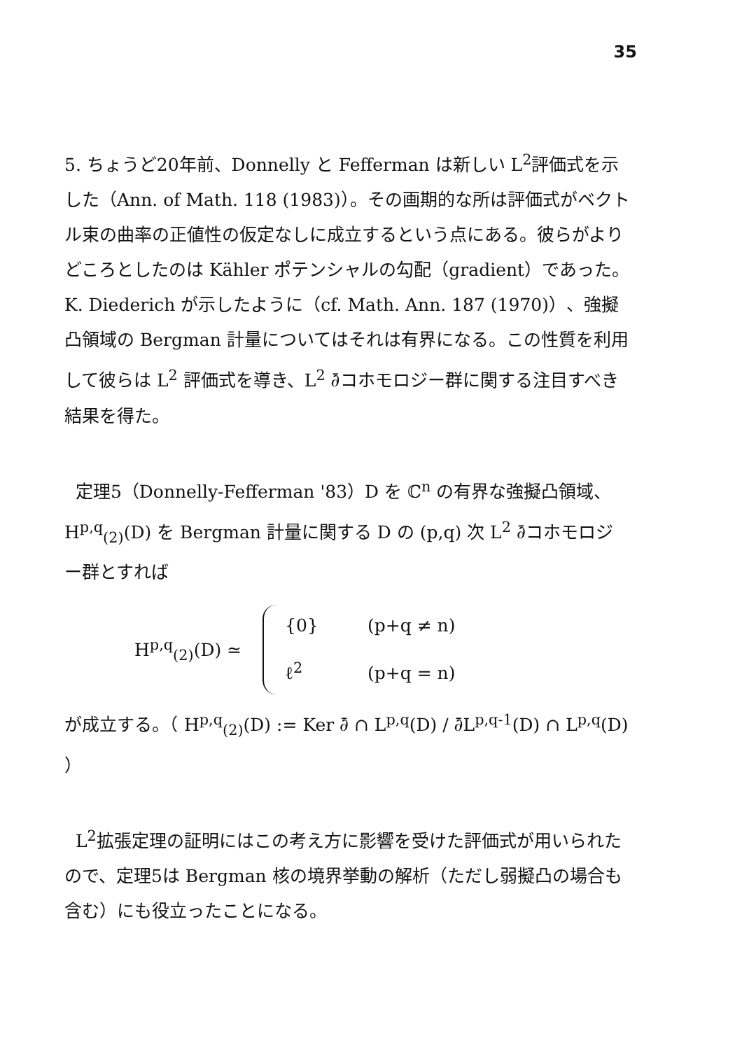35
5. ちょうど20年前、Donnelly と Fefferman は新しい L<sup>2</sup>評価式を示した（Ann. of Math. 118 (1983)）。その画期的な所は評価式がベクトル束の曲率の正値性の仮定なしに成立するという点にある。彼らがよりどころとしたのは Kähler ポテンシャルの勾配（gradient）であった。K. Diederich が示したように（cf. Math. Ann. 187 (1970)）、強擬凸領域の Bergman 計量についてはそれは有界になる。この性質を利用して彼らは L<sup>2</sup> 評価式を導き、L<sup>2</sup> ∂̄コホモロジー群に関する注目すべき結果を得た。
定理5（Donnelly-Fefferman '83）D を ℂ<sup>n</sup> の有界な強擬凸領域、H<sup>p,q</sup><sub>(2)</sub>(D) を Bergman 計量に関する D の (p,q) 次 L<sup>2</sup> ∂̄コホモロジー群とすれば
H<sup>p,q</sup><sub>(2)</sub>(D) ≃
{0} (p+q ≠ n)
ℓ<sup>2</sup> (p+q = n)
が成立する。（ H<sup>p,q</sup><sub>(2)</sub>(D) := Ker ∂̄ ∩ L<sup>p,q</sup>(D) / ∂̄L<sup>p,q-1</sup>(D) ∩ L<sup>p,q</sup>(D) ）
L<sup>2</sup>拡張定理の証明にはこの考え方に影響を受けた評価式が用いられたので、定理5は Bergman 核の境界挙動の解析（ただし弱擬凸の場合も含む）にも役立ったことになる。